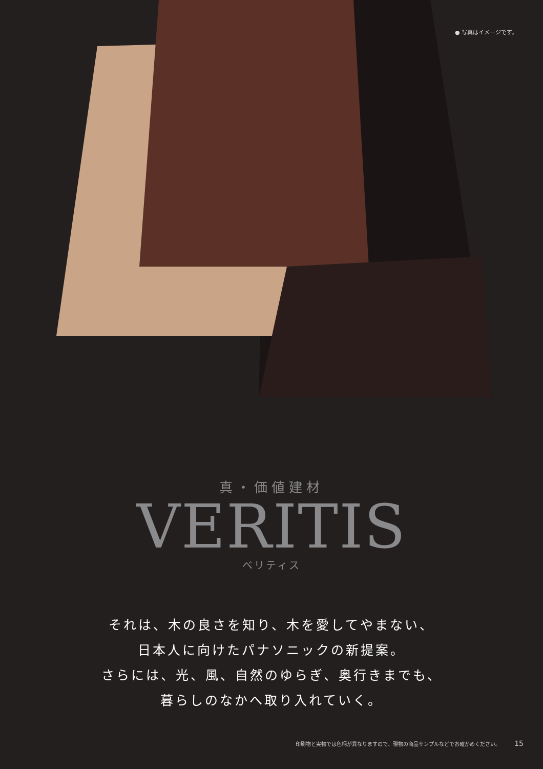● 写真はイメージです。
真・価値建材
VERITIS
ベリティス
それは、木の良さを知り、木を愛してやまない、
日本人に向けたパナソニックの新提案。
さらには、光、風、自然のゆらぎ、奥行きまでも、
暮らしのなかへ取り入れていく。
印刷物と実物では色柄が異なりますので、現物の商品サンプルなどでお確かめください。 15